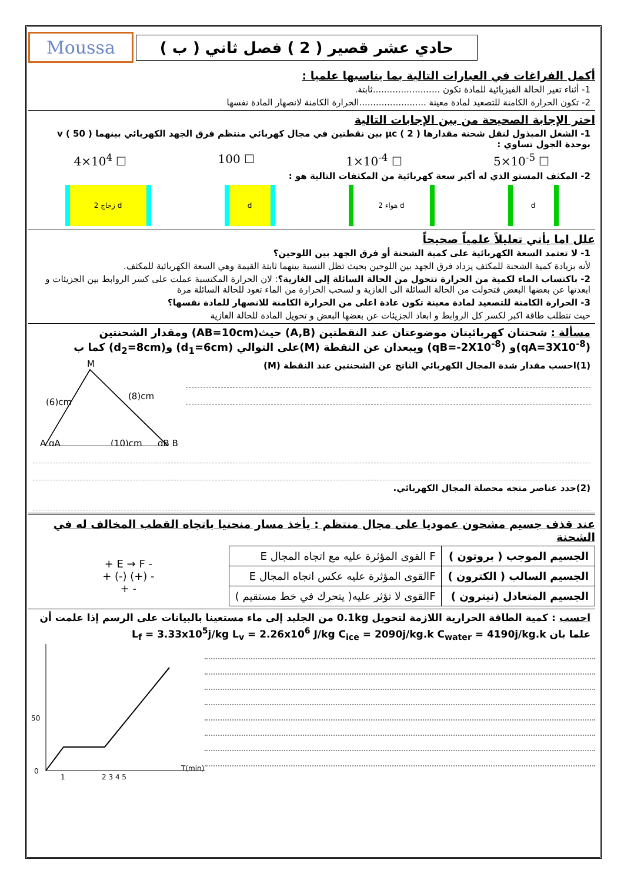حادي عشر قصير ( 2 ) فصل ثاني ( ب )
Moussa
أكمل الفراغات في العبارات التالية بما يناسبها علميا :
1- أثناء تغير الحالة الفيزيائية للمادة تكون ........................ثابتة.
2- تكون الحرارة الكامنة للتصعيد لمادة معينة ........................الحرارة الكامنة لانصهار المادة نفسها
اختر الإجابة الصحيحة من بين الإجابات التالية
1- الشغل المبذول لنقل شحنة مقدارها μc ( 2 ) بين نقطتين في مجال كهربائي منتظم فرق الجهد الكهربائي بينهما v ( 50 ) بوحدة الجول تساوي :
4×10<sup>4</sup> ☐ 100 ☐ 1×10<sup>-4</sup> ☐ 5×10<sup>-5</sup> ☐
2- المكثف المستو الذي له أكبر سعة كهربائية من المكثفات التالية هو :
زجاج 2 d d هواء 2 d d
علل اما يأتي تعليلاً علمياً صحيحاً
1- لا تعتمد السعة الكهربائية على كمية الشحنة أو فرق الجهد بين اللوحين؟
لأنه بزيادة كمية الشحنة للمكثف يزداد فرق الجهد بين اللوحين بحيث تظل النسبة بينهما ثابتة القيمة وهي السعة الكهربائية للمكثف.
2- باكتساب الماء لكمية من الحرارة تتحول من الحالة السائلة إلى الغازية؟: لان الحرارة المكتسبة عملت على كسر الروابط بين الجزيئات و ابعدتها عن بعضها البعض فتحولت من الحالة السائلة الى الغازية و لسحب الحرارة من الماء تعود للحالة السائلة مرة
3- الحرارة الكامنة للتصعيد لمادة معينة تكون عادة اعلى من الحرارة الكامنة للانصهار للمادة نفسها؟
حيث تتطلب طاقة اكبر لكسر كل الروابط و ابعاد الجزيئات عن بعضها البعض و تحويل المادة للحالة الغازية
مسألة : شحنتان كهربائيتان موضوعتان عند النقطتين (A,B) حيث(AB=10cm) ومقدار الشحنتين (qA=3X10<sup>-8</sup>)و (qB=-2X10<sup>-8</sup>) ويبعدان عن النقطة (M)على التوالي (d<sub>1</sub>=6cm) و(d<sub>2</sub>=8cm) كما ب
(1)احسب مقدار شدة المجال الكهربائي الناتج عن الشحنتين عند النقطة (M)
M
A qA
(10)cm
qB B
(6)cm
(8)cm
(2)حدد عناصر متجه محصلة المجال الكهربائي.
عند قذف جسيم مشحون عموديا على مجال منتظم : يأخذ مسار منحنيا باتجاه القطب المخالف له في الشحنة
| الجسيم الموجب ( بروتون ) | F القوى المؤثرة عليه مع اتجاه المجال E |
| الجسيم السالب ( الكترون ) | Fالقوى المؤثرة عليه عكس اتجاه المجال E |
| الجسيم المتعادل (نيترون ) | Fالقوى لا تؤثر عليه( يتحرك في خط مستقيم ) |
+ E → F -
+ (-) (+) -
+ -
احسب : كمية الطاقة الحرارية اللازمة لتحويل 0.1kg من الجليد إلى ماء مستعينا بالبيانات على الرسم إذا علمت أن
علما بان L<sub>f</sub> = 3.33x10<sup>5</sup>j/kg L<sub>v</sub> = 2.26x10<sup>6</sup> J/kg C<sub>ice</sub> = 2090j/kg.k C<sub>water</sub> = 4190j/kg.k
50
0
1
2 3 4 5
T(min)